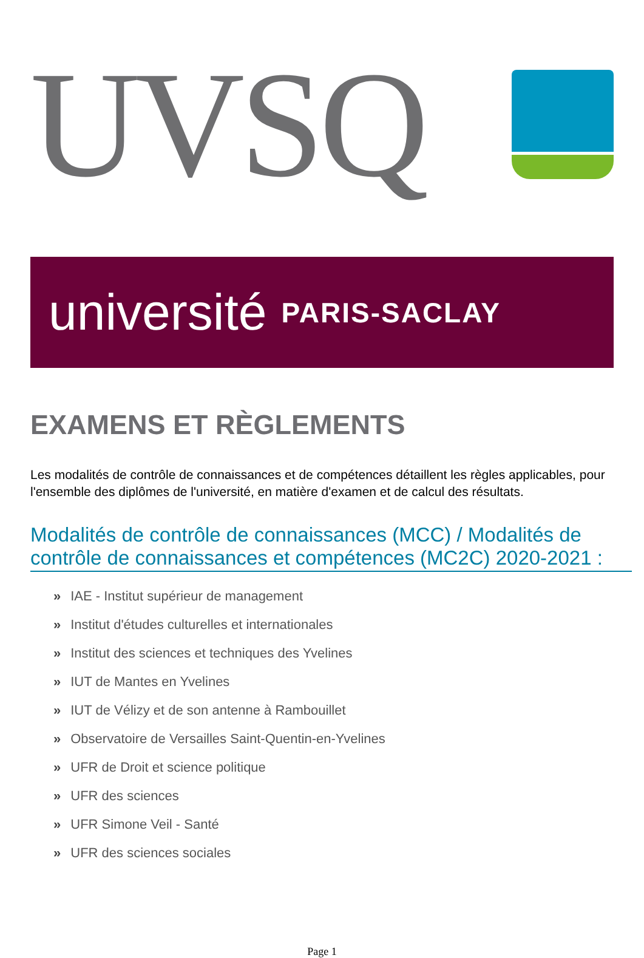UVSQ
université PARIS-SACLAY
EXAMENS ET RÈGLEMENTS
Les modalités de contrôle de connaissances et de compétences détaillent les règles applicables, pour l'ensemble des diplômes de l'université, en matière d'examen et de calcul des résultats.
Modalités de contrôle de connaissances (MCC) / Modalités de contrôle de connaissances et compétences (MC2C) 2020-2021 :
» IAE - Institut supérieur de management
» Institut d'études culturelles et internationales
» Institut des sciences et techniques des Yvelines
» IUT de Mantes en Yvelines
» IUT de Vélizy et de son antenne à Rambouillet
» Observatoire de Versailles Saint-Quentin-en-Yvelines
» UFR de Droit et science politique
» UFR des sciences
» UFR Simone Veil - Santé
» UFR des sciences sociales
Page 1